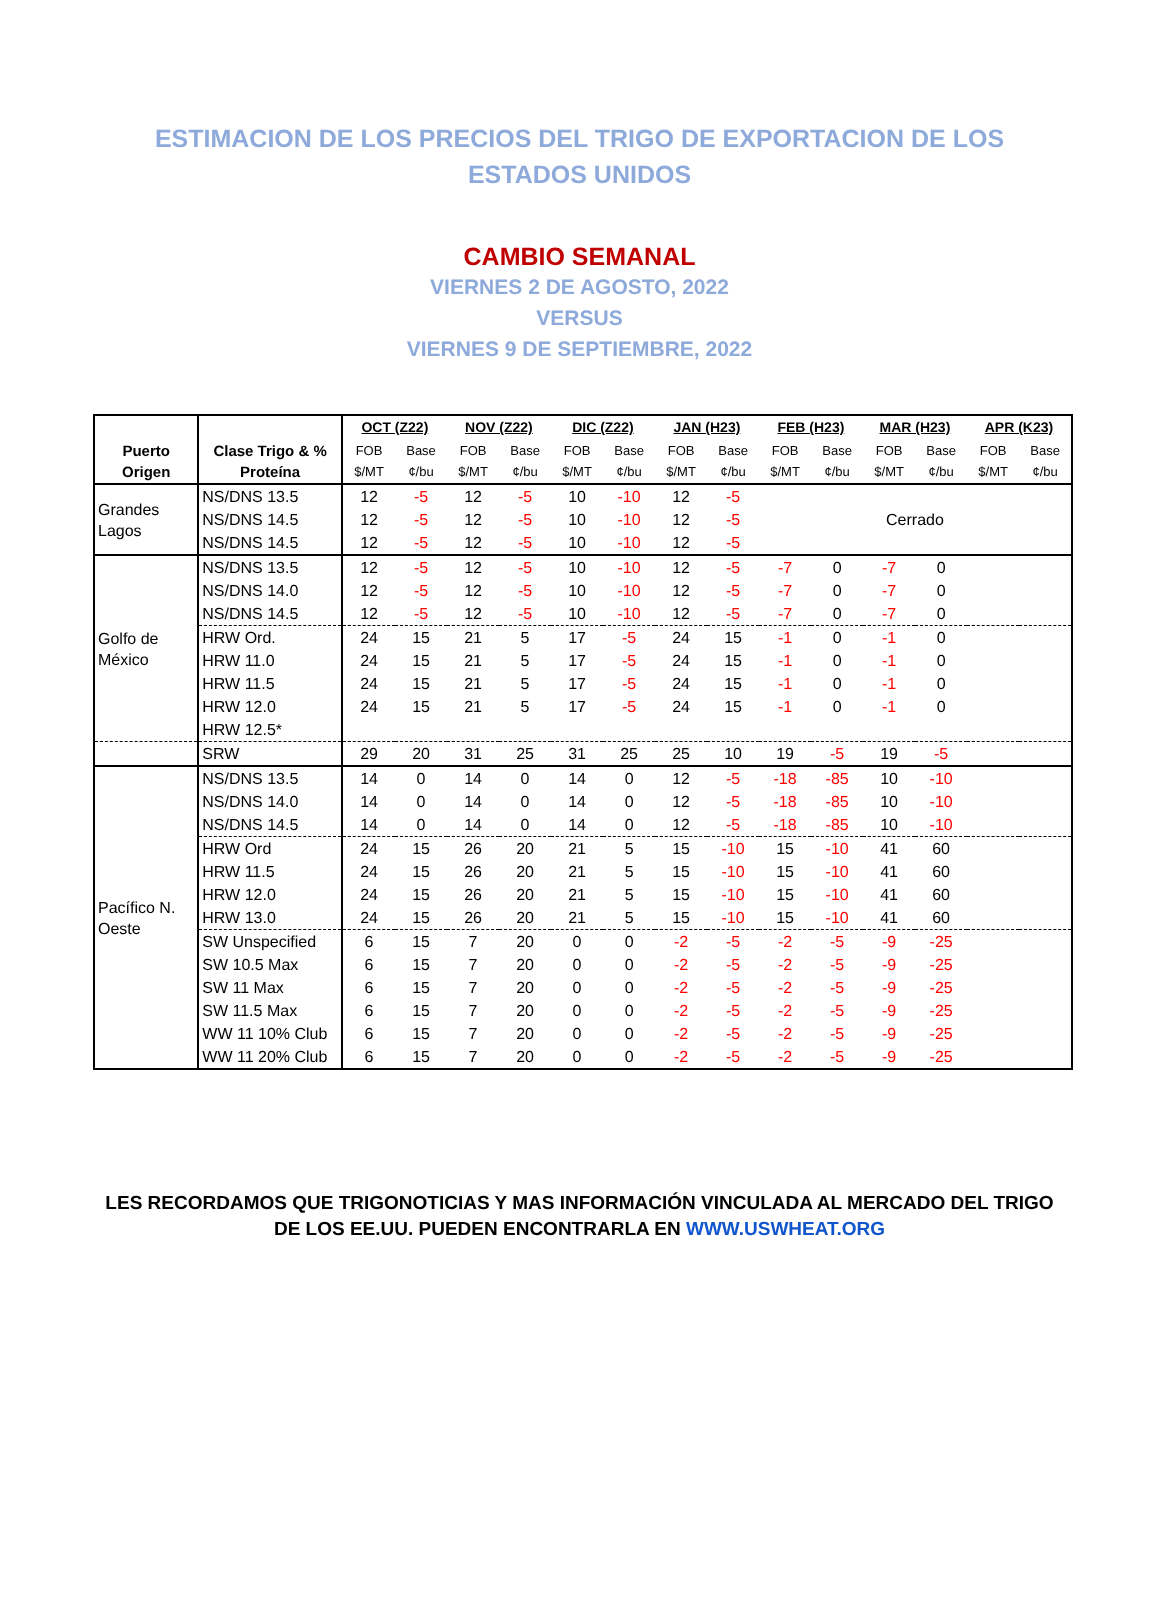ESTIMACION DE LOS PRECIOS DEL TRIGO DE EXPORTACION DE LOS ESTADOS UNIDOS
CAMBIO SEMANAL
VIERNES 2 DE AGOSTO, 2022
VERSUS
VIERNES 9 DE SEPTIEMBRE, 2022
| Puerto Origen | Clase Trigo & % Proteína | OCT (Z22) | | NOV (Z22) | | DIC (Z22) | | JAN (H23) | | FEB (H23) | | MAR (H23) | | APR (K23) | |
| --- | --- | --- | --- | --- | --- | --- | --- | --- | --- | --- | --- | --- | --- | --- | --- |
| | | FOB $/MT | Base ¢/bu | FOB $/MT | Base ¢/bu | FOB $/MT | Base ¢/bu | FOB $/MT | Base ¢/bu | FOB $/MT | Base ¢/bu | FOB $/MT | Base ¢/bu | FOB $/MT | Base ¢/bu |
| Grandes Lagos | NS/DNS 13.5 | 12 | -5 | 12 | -5 | 10 | -10 | 12 | -5 | Cerrado | | | | | |
| | NS/DNS 14.5 | 12 | -5 | 12 | -5 | 10 | -10 | 12 | -5 | | | | | | |
| | NS/DNS 14.5 | 12 | -5 | 12 | -5 | 10 | -10 | 12 | -5 | | | | | | |
| Golfo de México | NS/DNS 13.5 | 12 | -5 | 12 | -5 | 10 | -10 | 12 | -5 | -7 | 0 | -7 | 0 | | |
| | NS/DNS 14.0 | 12 | -5 | 12 | -5 | 10 | -10 | 12 | -5 | -7 | 0 | -7 | 0 | | |
| | NS/DNS 14.5 | 12 | -5 | 12 | -5 | 10 | -10 | 12 | -5 | -7 | 0 | -7 | 0 | | |
| | HRW Ord. | 24 | 15 | 21 | 5 | 17 | -5 | 24 | 15 | -1 | 0 | -1 | 0 | | |
| | HRW 11.0 | 24 | 15 | 21 | 5 | 17 | -5 | 24 | 15 | -1 | 0 | -1 | 0 | | |
| | HRW 11.5 | 24 | 15 | 21 | 5 | 17 | -5 | 24 | 15 | -1 | 0 | -1 | 0 | | |
| | HRW 12.0 | 24 | 15 | 21 | 5 | 17 | -5 | 24 | 15 | -1 | 0 | -1 | 0 | | |
| | HRW 12.5* | | | | | | | | | | | | | | |
| | SRW | 29 | 20 | 31 | 25 | 31 | 25 | 25 | 10 | 19 | -5 | 19 | -5 | | |
| Pacífico N. Oeste | NS/DNS 13.5 | 14 | 0 | 14 | 0 | 14 | 0 | 12 | -5 | -18 | -85 | 10 | -10 | | |
| | NS/DNS 14.0 | 14 | 0 | 14 | 0 | 14 | 0 | 12 | -5 | -18 | -85 | 10 | -10 | | |
| | NS/DNS 14.5 | 14 | 0 | 14 | 0 | 14 | 0 | 12 | -5 | -18 | -85 | 10 | -10 | | |
| | HRW Ord | 24 | 15 | 26 | 20 | 21 | 5 | 15 | -10 | 15 | -10 | 41 | 60 | | |
| | HRW 11.5 | 24 | 15 | 26 | 20 | 21 | 5 | 15 | -10 | 15 | -10 | 41 | 60 | | |
| | HRW 12.0 | 24 | 15 | 26 | 20 | 21 | 5 | 15 | -10 | 15 | -10 | 41 | 60 | | |
| | HRW 13.0 | 24 | 15 | 26 | 20 | 21 | 5 | 15 | -10 | 15 | -10 | 41 | 60 | | |
| | SW Unspecified | 6 | 15 | 7 | 20 | 0 | 0 | -2 | -5 | -2 | -5 | -9 | -25 | | |
| | SW 10.5 Max | 6 | 15 | 7 | 20 | 0 | 0 | -2 | -5 | -2 | -5 | -9 | -25 | | |
| | SW 11 Max | 6 | 15 | 7 | 20 | 0 | 0 | -2 | -5 | -2 | -5 | -9 | -25 | | |
| | SW 11.5 Max | 6 | 15 | 7 | 20 | 0 | 0 | -2 | -5 | -2 | -5 | -9 | -25 | | |
| | WW 11 10% Club | 6 | 15 | 7 | 20 | 0 | 0 | -2 | -5 | -2 | -5 | -9 | -25 | | |
| | WW 11 20% Club | 6 | 15 | 7 | 20 | 0 | 0 | -2 | -5 | -2 | -5 | -9 | -25 | | |
LES RECORDAMOS QUE TRIGONOTICIAS Y MAS INFORMACIÓN VINCULADA AL MERCADO DEL TRIGO
DE LOS EE.UU. PUEDEN ENCONTRARLA EN WWW.USWHEAT.ORG